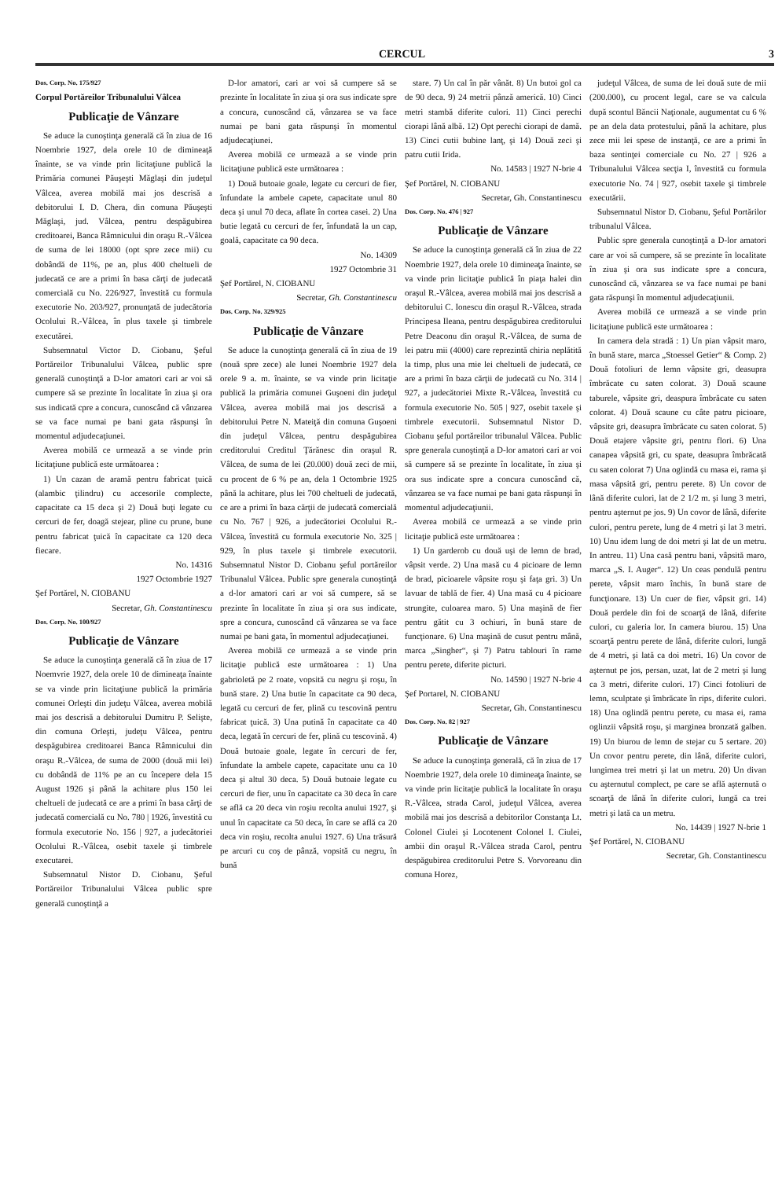CERCUL 3
Dos. Corp. No. 175/927
Corpul Portăreilor Tribunalului Vâlcea
Publicaţie de Vânzare
Se aduce la cunoştinţa generală că în ziua de 16 Noembrie 1927, dela orele 10 de dimineaţă înainte, se va vinde prin licitaţiune publică la Primăria comunei Păuşeşti Măglaşi din judeţul Vâlcea, averea mobilă mai jos descrisă a debitorului I. D. Chera, din comuna Păuşeşti Măglaşi, jud. Vâlcea, pentru despăgubirea creditoarei, Banca Râmnicului din oraşu R.-Vâlcea de suma de lei 18000 (opt spre zece mii) cu dobândă de 11%, pe an, plus 400 cheltueli de judecată ce are a primi în basa cărţi de judecată comercială cu No. 226/927, învestită cu formula executorie No. 203/927, pronunţată de judecătoria Ocolului R.-Vâlcea, în plus taxele şi timbrele executărei.
Subsemnatul Victor D. Ciobanu, Şeful Portăreilor Tribunalului Vâlcea, public spre generală cunoştinţă a D-lor amatori cari ar voi să cumpere să se prezinte în localitate în ziua şi ora sus indicată cpre a concura, cunoscând că vânzarea se va face numai pe bani gata răspunşi în momentul adjudecaţiunei.
Averea mobilă ce urmează a se vinde prin licitaţiune publică este următoarea :
1) Un cazan de aramă pentru fabricat ţuică (alambic ţilindru) cu accesorile complecte, capacitate ca 15 deca şi 2) Două buţi legate cu cercuri de fer, doagă stejear, pline cu prune, bune pentru fabricat ţuică în capacitate ca 120 deca fiecare.
No. 14316
1927 Octombrie 1927
Şef Portărel, N. CIOBANU
Secretar, Gh. Constantinescu
Dos. Corp. No. 100/927
Publicaţie de Vânzare
Se aduce la cunoştinţa generală că în ziua de 17 Noemvrie 1927, dela orele 10 de dimineaţa înainte se va vinde prin licitaţiune publică la primăria comunei Orleşti din judeţu Vâlcea, averea mobilă mai jos descrisă a debitorului Dumitru P. Selişte, din comuna Orleşti, judeţu Vâlcea, pentru despăgubirea creditoarei Banca Râmnicului din oraşu R.-Vâlcea, de suma de 2000 (două mii lei) cu dobândă de 11% pe an cu începere dela 15 August 1926 şi până la achitare plus 150 lei cheltueli de judecată ce are a primi în basa cărţi de judecată comercială cu No. 780 | 1926, învestită cu formula executorie No. 156 | 927, a judecătoriei Ocolului R.-Vâlcea, osebit taxele şi timbrele executarei.
Subsemnatul Nistor D. Ciobanu, Şeful Portăreilor Tribunalului Vâlcea public spre generală cunoştinţă a
D-lor amatori, cari ar voi să cumpere să se prezinte în localitate în ziua şi ora sus indicate spre a concura, cunoscând că, vânzarea se va face numai pe bani gata răspunşi în momentul adjudecaţiunei.
Averea mobilă ce urmează a se vinde prin licitaţiune publică este următoarea :
1) Două butoaie goale, legate cu cercuri de fier, înfundate la ambele capete, capacitate unul 80 deca şi unul 70 deca, aflate în cortea casei. 2) Una butie legată cu cercuri de fer, înfundată la un cap, goală, capacitate ca 90 deca.
No. 14309
1927 Octombrie 31
Şef Portărel, N. CIOBANU
Secretar, Gh. Constantinescu
Dos. Corp. No. 329/925
Publicaţie de Vânzare
Se aduce la cunoştinţa generală că în ziua de 19 (nouă spre zece) ale lunei Noembrie 1927 dela orele 9 a. m. înainte, se va vinde prin licitaţie publică la primăria comunei Guşoeni din judeţul Vâlcea, averea mobilă mai jos descrisă a debitorului Petre N. Mateiţă din comuna Guşoeni din judeţul Vâlcea, pentru despăgubirea creditorului Creditul Ţărănesc din oraşul R. Vâlcea, de suma de lei (20.000) două zeci de mii, cu procent de 6 % pe an, dela 1 Octombrie 1925 până la achitare, plus lei 700 cheltueli de judecată, ce are a primi în baza cărţii de judecată comercială cu No. 767 | 926, a judecătoriei Ocolului R.-Vâlcea, învestită cu formula executorie No. 325 | 929, în plus taxele şi timbrele executorii. Subsemnatul Nistor D. Ciobanu şeful portăreilor Tribunalul Vâlcea. Public spre generala cunoştinţă a d-lor amatori cari ar voi să cumpere, să se prezinte în localitate în ziua şi ora sus indicate, spre a concura, cunoscând că vânzarea se va face numai pe bani gata, în momentul adjudecaţiunei.
Averea mobilă ce urmează a se vinde prin licitaţie publică este următoarea : 1) Una gabrioletă pe 2 roate, vopsită cu negru şi roşu, în bună stare. 2) Una butie în capacitate ca 90 deca, legată cu cercuri de fer, plină cu tescovină pentru fabricat ţuică. 3) Una putină în capacitate ca 40 deca, legată în cercuri de fer, plină cu tescovină. 4) Două butoaie goale, legate în cercuri de fer, înfundate la ambele capete, capacitate unu ca 10 deca şi altul 30 deca. 5) Două butoaie legate cu cercuri de fier, unu în capacitate ca 30 deca în care se află ca 20 deca vin roşiu recolta anului 1927, şi unul în capacitate ca 50 deca, în care se află ca 20 deca vin roşiu, recolta anului 1927. 6) Una trăsură pe arcuri cu coş de pânză, vopsită cu negru, în bună
stare. 7) Un cal în păr vânăt. 8) Un butoi gol ca de 90 deca. 9) 24 metrii pânză americă. 10) Cinci metri stambă diferite culori. 11) Cinci perechi ciorapi lână albă. 12) Opt perechi ciorapi de damă. 13) Cinci cutii bubine lanţ, şi 14) Două zeci şi patru cutii Irida.
No. 14583 | 1927 N-brie 4
Şef Portărel, N. CIOBANU
Secretar, Gh. Constantinescu
Dos. Corp. No. 476 | 927
Publicaţie de Vânzare
Se aduce la cunoştinţa generală că în ziua de 22 Noembrie 1927, dela orele 10 dimineaţa înainte, se va vinde prin licitaţie publică în piaţa halei din oraşul R.-Vâlcea, averea mobilă mai jos descrisă a debitorului C. Ionescu din oraşul R.-Vâlcea, strada Principesa Ileana, pentru despăgubirea creditorului Petre Deaconu din oraşul R.-Vâlcea, de suma de lei patru mii (4000) care reprezintă chiria neplătită la timp, plus una mie lei cheltueli de judecată, ce are a primi în baza cărţii de judecată cu No. 314 | 927, a judecătoriei Mixte R.-Vâlcea, învestită cu formula executorie No. 505 | 927, osebit taxele şi timbrele executorii. Subsemnatul Nistor D. Ciobanu şeful portăreilor tribunalul Vâlcea. Public spre generala cunoştinţă a D-lor amatori cari ar voi să cumpere să se prezinte în localitate, în ziua şi ora sus indicate spre a concura cunoscând că, vânzarea se va face numai pe bani gata răspunşi în momentul adjudecaţiunii.
Averea mobilă ce urmează a se vinde prin licitaţie publică este următoarea :
1) Un garderob cu două uşi de lemn de brad, vâpsit verde. 2) Una masă cu 4 picioare de lemn de brad, picioarele vâpsite roşu şi faţa gri. 3) Un lavuar de tablă de fier. 4) Una masă cu 4 picioare strungite, culoarea maro. 5) Una maşină de fier pentru gătit cu 3 ochiuri, în bună stare de funcţionare. 6) Una maşină de cusut pentru mână, marca „Singher“, şi 7) Patru tablouri în rame pentru perete, diferite picturi.
No. 14590 | 1927 N-brie 4
Şef Portarel, N. CIOBANU
Secretar, Gh. Constantinescu
Dos. Corp. No. 82 | 927
Publicaţie de Vânzare
Se aduce la cunoştinţa generală, că în ziua de 17 Noembrie 1927, dela orele 10 dimineaţa înainte, se va vinde prin licitaţie publică la localitate în oraşu R.-Vâlcea, strada Carol, judeţul Vâlcea, averea mobilă mai jos descrisă a debitorilor Constanţa Lt. Colonel Ciulei şi Locotenent Colonel I. Ciulei, ambii din oraşul R.-Vâlcea strada Carol, pentru despăgubirea creditorului Petre S. Vorvoreanu din comuna Horez,
judeţul Vâlcea, de suma de lei două sute de mii (200.000), cu procent legal, care se va calcula după scontul Băncii Naţionale, augumentat cu 6 % pe an dela data protestului, până la achitare, plus zece mii lei spese de instanţă, ce are a primi în baza sentinţei comerciale cu No. 27 | 926 a Tribunalului Vâlcea secţia I, învestită cu formula executorie No. 74 | 927, osebit taxele şi timbrele executării.
Subsemnatul Nistor D. Ciobanu, Şeful Portărilor tribunalul Vâlcea.
Public spre generala cunoştinţă a D-lor amatori care ar voi să cumpere, să se prezinte în localitate în ziua şi ora sus indicate spre a concura, cunoscând că, vânzarea se va face numai pe bani gata răspunşi în momentul adjudecaţiunii.
Averea mobilă ce urmează a se vinde prin licitaţiune publică este următoarea :
In camera dela stradă : 1) Un pian vâpsit maro, în bună stare, marca „Stoessel Getier“ & Comp. 2) Două fotoliuri de lemn vâpsite gri, deasupra îmbrăcate cu saten colorat. 3) Două scaune taburele, vâpsite gri, deaspura îmbrăcate cu saten colorat. 4) Două scaune cu câte patru picioare, vâpsite gri, deasupra îmbrăcate cu saten colorat. 5) Două etajere vâpsite gri, pentru flori. 6) Una canapea vâpsită gri, cu spate, deasupra îmbrăcată cu saten colorat 7) Una oglindă cu masa ei, rama şi masa vâpsită gri, pentru perete. 8) Un covor de lână diferite culori, lat de 2 1/2 m. şi lung 3 metri, pentru aşternut pe jos. 9) Un covor de lână, diferite culori, pentru perete, lung de 4 metri şi lat 3 metri. 10) Unu idem lung de doi metri şi lat de un metru. In antreu. 11) Una casă pentru bani, vâpsită maro, marca „S. I. Auger“. 12) Un ceas pendulă pentru perete, vâpsit maro închis, în bună stare de funcţionare. 13) Un cuer de fier, vâpsit gri. 14) Două perdele din foi de scoarţă de lână, diferite culori, cu galeria lor. In camera biurou. 15) Una scoarţă pentru perete de lână, diferite culori, lungă de 4 metri, şi lată ca doi metri. 16) Un covor de aşternut pe jos, persan, uzat, lat de 2 metri şi lung ca 3 metri, diferite culori. 17) Cinci fotoliuri de lemn, sculptate şi îmbrăcate în rips, diferite culori. 18) Una oglindă pentru perete, cu masa ei, rama oglinzii vâpsită roşu, şi marginea bronzată galben. 19) Un biurou de lemn de stejar cu 5 sertare. 20) Un covor pentru perete, din lână, diferite culori, lungimea trei metri şi lat un metru. 20) Un divan cu aşternutul complect, pe care se află aşternută o scoarţă de lână în diferite culori, lungă ca trei metri şi lată ca un metru.
No. 14439 | 1927 N-brie 1
Şef Portărel, N. CIOBANU
Secretar, Gh. Constantinescu